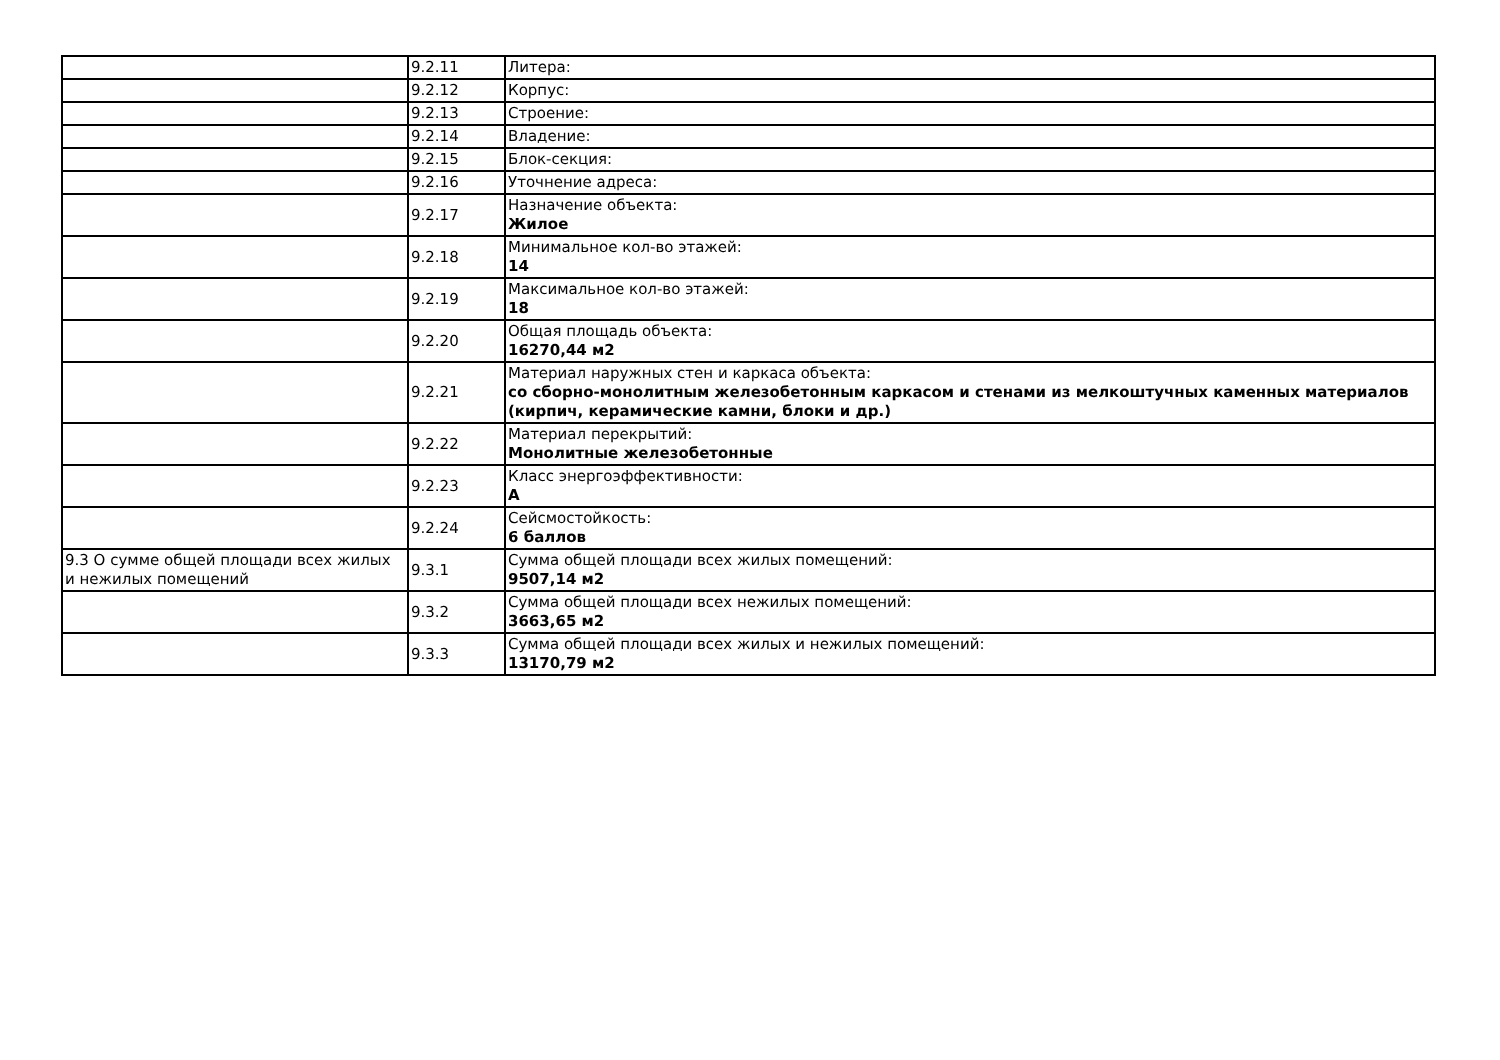| | 9.2.11 | Литера: |
| | 9.2.12 | Корпус: |
| | 9.2.13 | Строение: |
| | 9.2.14 | Владение: |
| | 9.2.15 | Блок-секция: |
| | 9.2.16 | Уточнение адреса: |
| | 9.2.17 | Назначение объекта: Жилое |
| | 9.2.18 | Минимальное кол-во этажей: 14 |
| | 9.2.19 | Максимальное кол-во этажей: 18 |
| | 9.2.20 | Общая площадь объекта: 16270,44 м2 |
| | 9.2.21 | Материал наружных стен и каркаса объекта: со сборно-монолитным железобетонным каркасом и стенами из мелкоштучных каменных материалов (кирпич, керамические камни, блоки и др.) |
| | 9.2.22 | Материал перекрытий: Монолитные железобетонные |
| | 9.2.23 | Класс энергоэффективности: A |
| | 9.2.24 | Сейсмостойкость: 6 баллов |
| 9.3 О сумме общей площади всех жилых и нежилых помещений | 9.3.1 | Сумма общей площади всех жилых помещений: 9507,14 м2 |
| | 9.3.2 | Сумма общей площади всех нежилых помещений: 3663,65 м2 |
| | 9.3.3 | Сумма общей площади всех жилых и нежилых помещений: 13170,79 м2 |